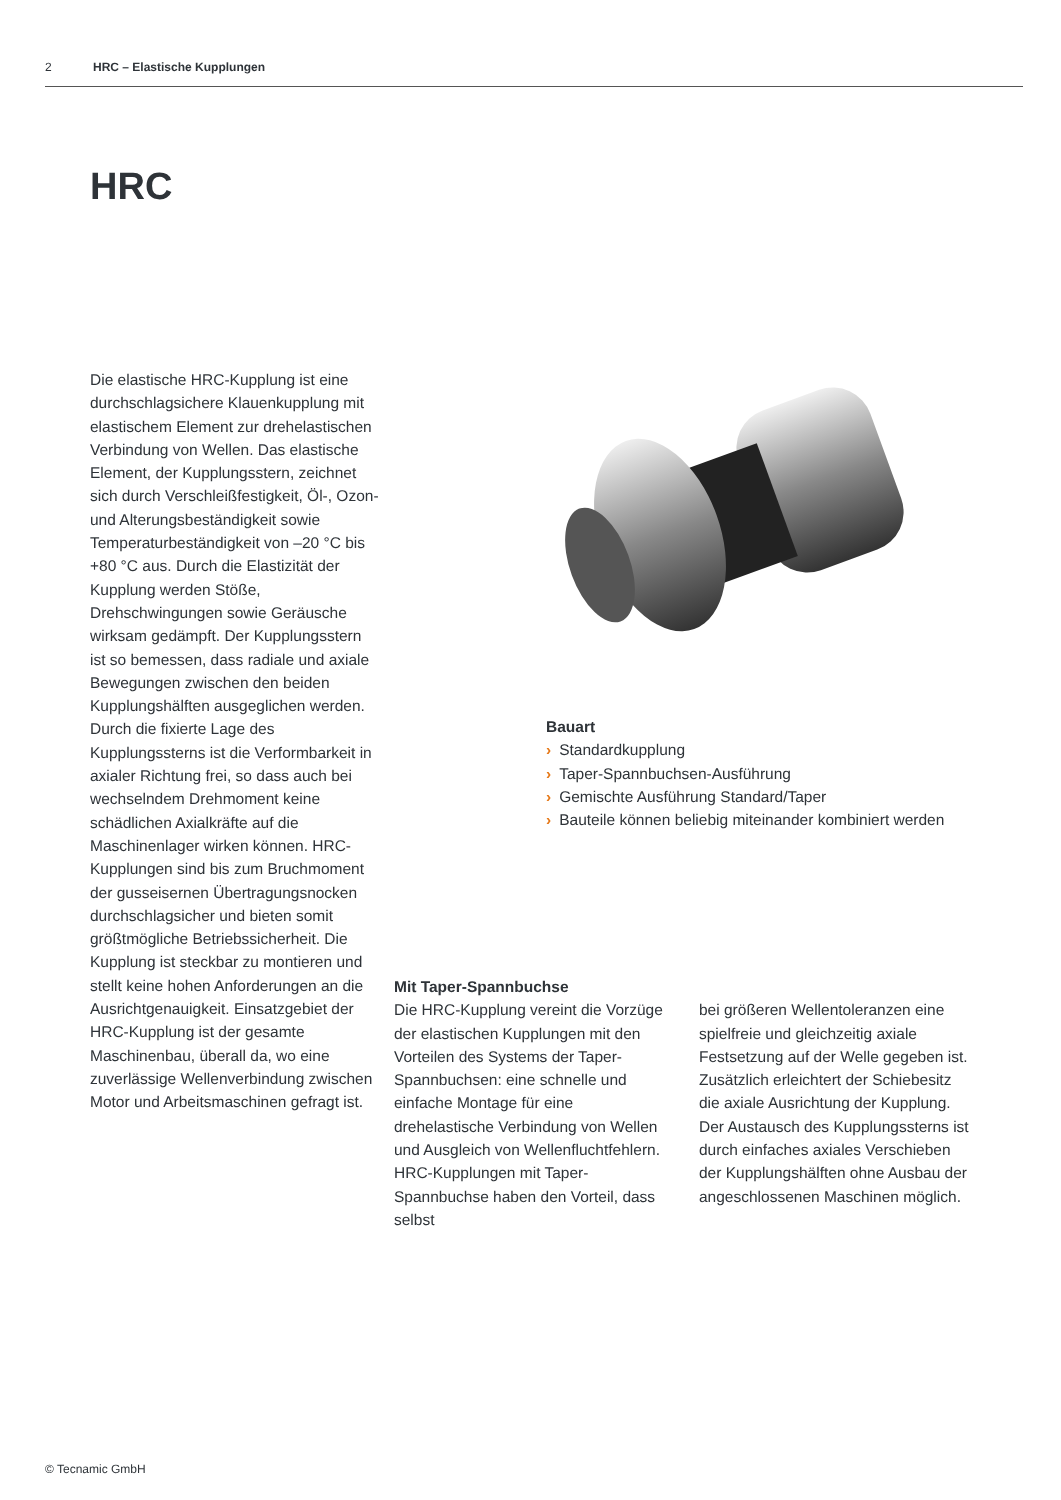2 HRC – Elastische Kupplungen
HRC
Die elastische HRC-Kupplung ist eine durchschlagsichere Klauenkupplung mit elastischem Element zur drehelastischen Verbindung von Wellen. Das elastische Element, der Kupplungsstern, zeichnet sich durch Verschleißfestigkeit, Öl-, Ozon- und Alterungsbeständigkeit sowie Temperaturbeständigkeit von –20 °C bis +80 °C aus. Durch die Elastizität der Kupplung werden Stöße, Drehschwingungen sowie Geräusche wirksam gedämpft. Der Kupplungsstern ist so bemessen, dass radiale und axiale Bewegungen zwischen den beiden Kupplungshälften ausgeglichen werden. Durch die fixierte Lage des Kupplungssterns ist die Verformbarkeit in axialer Richtung frei, so dass auch bei wechselndem Drehmoment keine schädlichen Axialkräfte auf die Maschinenlager wirken können. HRC-Kupplungen sind bis zum Bruchmoment der gusseisernen Übertragungsnocken durchschlagsicher und bieten somit größtmögliche Betriebssicherheit. Die Kupplung ist steckbar zu montieren und stellt keine hohen Anforderungen an die Ausrichtgenauigkeit. Einsatzgebiet der HRC-Kupplung ist der gesamte Maschinenbau, überall da, wo eine zuverlässige Wellenverbindung zwischen Motor und Arbeitsmaschinen gefragt ist.
Bauart
› Standardkupplung
› Taper-Spannbuchsen-Ausführung
› Gemischte Ausführung Standard/Taper
› Bauteile können beliebig miteinander kombiniert werden
Mit Taper-Spannbuchse
Die HRC-Kupplung vereint die Vorzüge der elastischen Kupplungen mit den Vorteilen des Systems der Taper-Spannbuchsen: eine schnelle und einfache Montage für eine drehelastische Verbindung von Wellen und Ausgleich von Wellenfluchtfehlern. HRC-Kupplungen mit Taper-Spannbuchse haben den Vorteil, dass selbst
bei größeren Wellentoleranzen eine spielfreie und gleichzeitig axiale Festsetzung auf der Welle gegeben ist. Zusätzlich erleichtert der Schiebesitz die axiale Ausrichtung der Kupplung. Der Austausch des Kupplungssterns ist durch einfaches axiales Verschieben der Kupplungshälften ohne Ausbau der angeschlossenen Maschinen möglich.
© Tecnamic GmbH